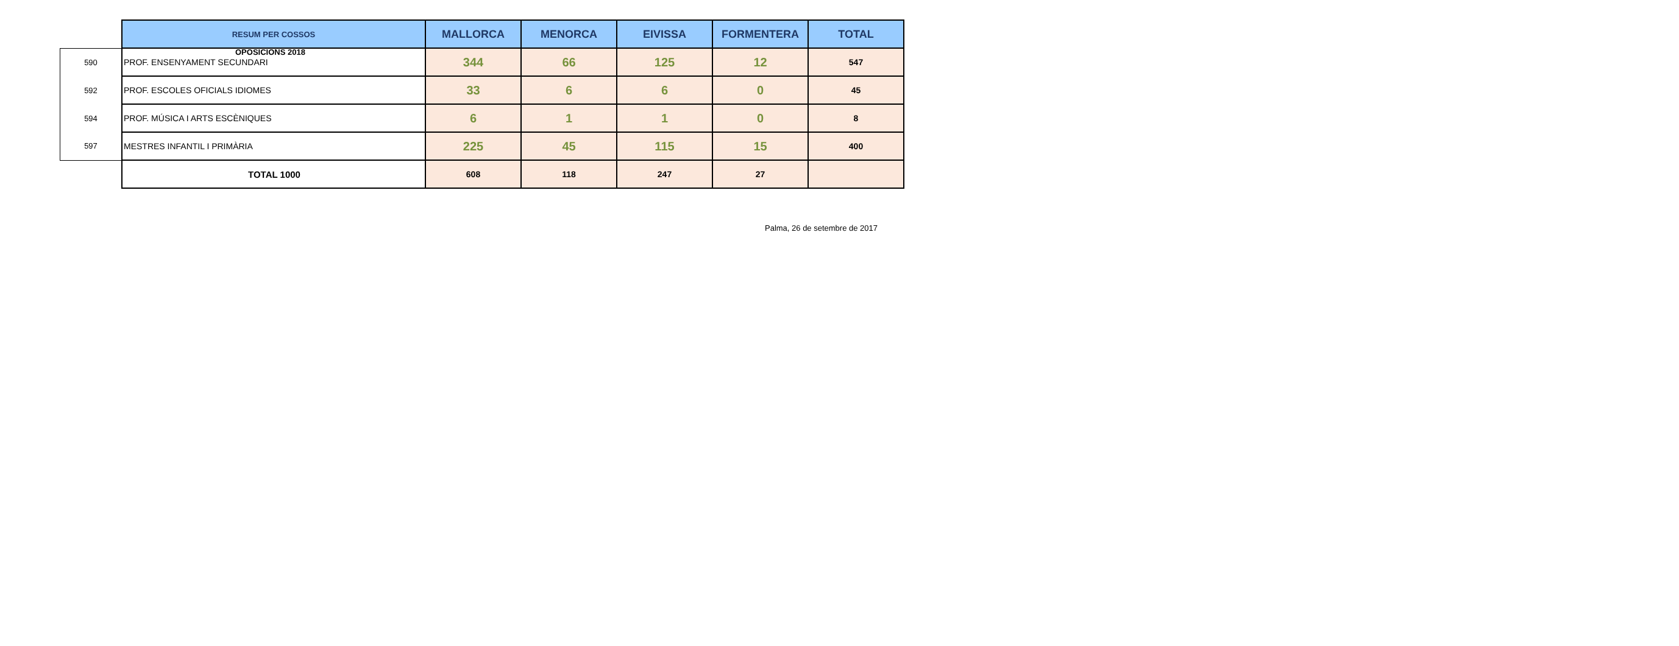OPOSICIONS 2018
| | RESUM PER COSSOS | MALLORCA | MENORCA | EIVISSA | FORMENTERA | TOTAL |
| 590 | PROF. ENSENYAMENT SECUNDARI | 344 | 66 | 125 | 12 | 547 |
| 592 | PROF. ESCOLES OFICIALS IDIOMES | 33 | 6 | 6 | 0 | 45 |
| 594 | PROF. MÚSICA I ARTS ESCÈNIQUES | 6 | 1 | 1 | 0 | 8 |
| 597 | MESTRES INFANTIL I PRIMÀRIA | 225 | 45 | 115 | 15 | 400 |
| | TOTAL 1000 | 608 | 118 | 247 | 27 | |
Palma, 26 de setembre de 2017